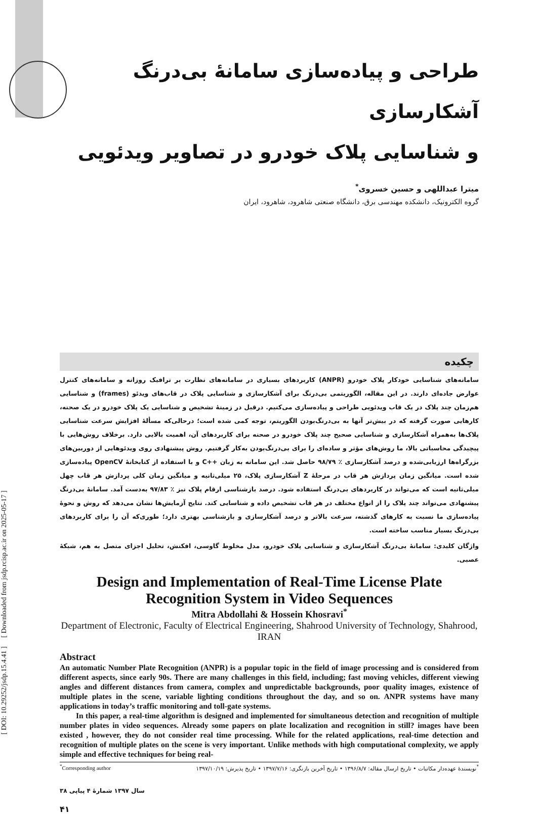[ DOI: 10.29252/jsdp.15.4.41 ] [ Downloaded from jsdp.rcisp.ac.ir on 2025-05-17 ]
طراحی و پیاده‌سازی سامانهٔ بی‌درنگ آشکارسازی
و شناسایی پلاک خودرو در تصاویر ویدئویی
میترا عبداللهی و حسین خسروی<sup>*</sup>
گروه الکترونیک، دانشکده مهندسی برق، دانشگاه صنعتی شاهرود، شاهرود، ایران
چکیده
سامانه‌های شناسایی خودکار پلاک خودرو (ANPR) کاربردهای بسیاری در سامانه‌های نظارت بر ترافیک روزانه و سامانه‌های کنترل عوارض جاده‌ای دارند. در این مقاله، الگوریتمی بی‌درنگ برای آشکارسازی و شناسایی پلاک در قاب‌های ویدئو (frames) و شناسایی هم‌زمان چند پلاک در یک قاب ویدئویی طراحی و پیاده‌سازی می‌کنیم. درقبل در زمینهٔ تشخیص و شناسایی یک پلاک خودرو در یک صحنه، کارهایی صورت گرفته که در بیش‌تر آنها به بی‌درنگ‌بودن الگوریتم، توجه کمی شده است؛ درحالی‌که مسألهٔ افزایش سرعت شناسایی پلاک‌ها به‌همراه آشکارسازی و شناسایی صحیح چند پلاک خودرو در صحنه برای کاربردهای آن، اهمیت بالایی دارد. برخلاف روش‌هایی با پیچیدگی محاسباتی بالا، ما روش‌های مؤثر و ساده‌ای را برای بی‌درنگ‌بودن به‌کار گرفتیم. روش پیشنهادی روی ویدئوهایی از دوربین‌های بزرگراه‌ها ارزیابی‌شده و درصد آشکارسازی ٪ ۹۸/۷۹ حاصل شد. این سامانه به زبان ++C و با استفاده از کتابخانهٔ OpenCV پیاده‌سازی شده است. میانگین زمان پردازش هر قاب در مرحلهٔ Z آشکارسازی پلاک، ۲۵ میلی‌ثانیه و میانگین زمان کلی پردازش هر قاب چهل میلی‌ثانیه است که می‌تواند در کاربردهای بی‌درنگ استفاده شود. درصد بازشناسی ارقام پلاک نیز ٪ ۹۷/۸۳ به‌دست آمد. سامانهٔ بی‌درنگ پیشنهادی می‌تواند چند پلاک را از انواع مختلف در هر قاب تشخیص داده و شناسایی کند. نتایج آزمایش‌ها نشان می‌دهد که روش و نحوهٔ پیاده‌سازی ما نسبت به کارهای گذشته، سرعت بالاتر و درصد آشکارسازی و بازشناسی بهتری دارد؛ طوری‌که آن را برای کاربردهای بی‌درنگ بسیار مناسب ساخته است.
واژگان کلیدی: سامانهٔ بی‌درنگ آشکارسازی و شناسایی پلاک خودرو، مدل مخلوط گاوسی، افکنش، تحلیل اجزای متصل به هم، شبکهٔ عصبی.
Design and Implementation of Real-Time License Plate Recognition System in Video Sequences
Mitra Abdollahi & Hossein Khosravi<sup>*</sup>
Department of Electronic, Faculty of Electrical Engineering, Shahrood University of Technology, Shahrood, IRAN
Abstract
An automatic Number Plate Recognition (ANPR) is a popular topic in the field of image processing and is considered from different aspects, since early 90s. There are many challenges in this field, including; fast moving vehicles, different viewing angles and different distances from camera, complex and unpredictable backgrounds, poor quality images, existence of multiple plates in the scene, variable lighting conditions throughout the day, and so on. ANPR systems have many applications in today’s traffic monitoring and toll-gate systems.
In this paper, a real-time algorithm is designed and implemented for simultaneous detection and recognition of multiple number plates in video sequences. Already some papers on plate localization and recognition in still? images have been existed , however, they do not consider real time processing. While for the related applications, real-time detection and recognition of multiple plates on the scene is very important. Unlike methods with high computational complexity, we apply simple and effective techniques for being real-
<sup>*</sup> Corresponding author<sup>*</sup>نویسندهٔ عهده‌دار مکاتبات • تاریخ ارسال مقاله: ۱۳۹۶/۸/۷ • تاریخ آخرین بازنگری: ۱۳۹۷/۷/۱۶ • تاریخ پذیرش: ۱۳۹۷/۱۰/۱۹
سال ۱۳۹۷ شمارهٔ ۴ پیاپی ۳۸
۴۱